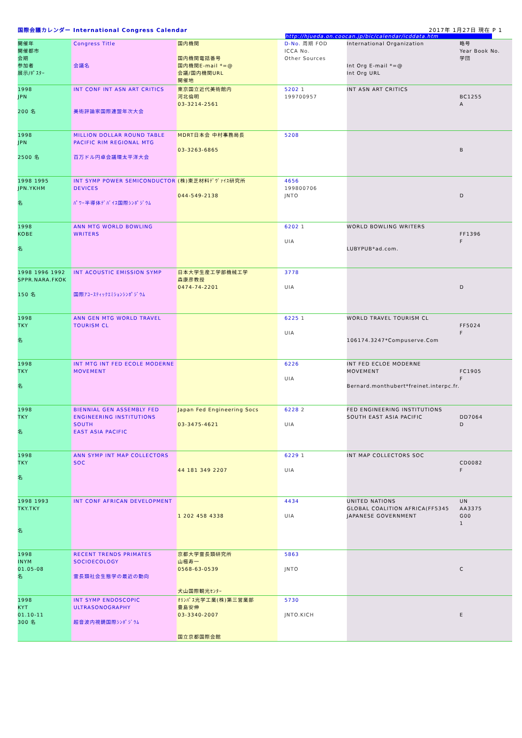国際会議カレンダー International Congress Calendar
2017年 1月27日 現在 P 1
http://hjueda.on.coocan.jp/bic/calendar/icddata.htm
| 開催年 開催都市 会期 参加者 展示/ﾎﾟｽﾀｰ | Congress Title 会議名 | 国内機関 国内機関電話番号 国内機関E-mail *=@ 会議/国内機関URL 開催地 | D-No. 周期 FOD ICCA No. Other Sources | International Organization Int Org E-mail *=@ Int Org URL | 略号 Year Book No. 学団 |
| 1998 JPN 200 名 | INT CONF INT ASN ART CRITICS 美術評論家国際連盟年次大会 | 東京国立近代美術館内 河北倫明 03-3214-2561 | 5202 1 199700957 | INT ASN ART CRITICS | BC1255 A |
| 1998 JPN 2500 名 | MILLION DOLLAR ROUND TABLE PACIFIC RIM REGIONAL MTG 百万ドル円卓会議環太平洋大会 | MDRT日本会 中村事務局長 03-3263-6865 | 5208 | | B |
| 1998 1995 JPN.YKHM 名 | INT SYMP POWER SEMICONDUCTOR DEVICES ﾊﾟﾜｰ半導体ﾃﾞﾊﾞｲｽ国際ｼﾝﾎﾟｼﾞｳﾑ | (株)東芝材料ﾃﾞｳﾞｧｲｽ研究所 044-549-2138 | 4656 199800706 JNTO | | D |
| 1998 KOBE 名 | ANN MTG WORLD BOWLING WRITERS | | 6202 1 UIA | WORLD BOWLING WRITERS LUBYPUB*ad.com. | FF1396 F |
| 1998 1996 1992 SPPR.NARA.FKOK 150 名 | INT ACOUSTIC EMISSION SYMP 国際ｱｺｰｽﾃｨｯｸｴﾐｼｮﾝｼﾝﾎﾟｼﾞｳﾑ | 日本大学生産工学部機械工学 森康彦教授 0474-74-2201 | 3778 UIA | | D |
| 1998 TKY 名 | ANN GEN MTG WORLD TRAVEL TOURISM CL | | 6225 1 UIA | WORLD TRAVEL TOURISM CL 106174.3247*Compuserve.Com | FF5024 F |
| 1998 TKY 名 | INT MTG INT FED ECOLE MODERNE MOVEMENT | | 6226 UIA | INT FED ECLOE MODERNE MOVEMENT Bernard.monthubert*freinet.interpc.fr. | FC1905 F |
| 1998 TKY 名 | BIENNIAL GEN ASSEMBLY FED ENGINEERING INSTITUTIONS SOUTH EAST ASIA PACIFIC | Japan Fed Engineering Socs 03-3475-4621 | 6228 2 UIA | FED ENGINEERING INSTITUTIONS SOUTH EAST ASIA PACIFIC | DD7064 D |
| 1998 TKY 名 | ANN SYMP INT MAP COLLECTORS SOC | 44 181 349 2207 | 6229 1 UIA | INT MAP COLLECTORS SOC | CD0082 F |
| 1998 1993 TKY.TKY 名 | INT CONF AFRICAN DEVELOPMENT | 1 202 458 4338 | 4434 UIA | UNITED NATIONS GLOBAL COALITION AFRICA(FF5345 JAPANESE GOVERNMENT | UN AA3375 G00 1 |
| 1998 INYM 01.05-08 名 | RECENT TRENDS PRIMATES SOCIOECOLOGY 霊長類社会生態学の最近の動向 | 京都大学霊長類研究所 山極寿一 0568-63-0539 犬山国際観光ｾﾝﾀｰ | 5863 JNTO | | C |
| 1998 KYT 01.10-11 300 名 | INT SYMP ENDOSCOPIC ULTRASONOGRAPHY 超音波内視鏡国際ｼﾝﾎﾟｼﾞｳﾑ | ｵﾘﾝﾊﾟｽ光学工業(株)第三営業部 豊島安伸 03-3340-2007 国立京都国際会館 | 5730 JNTO.KICH | | E |